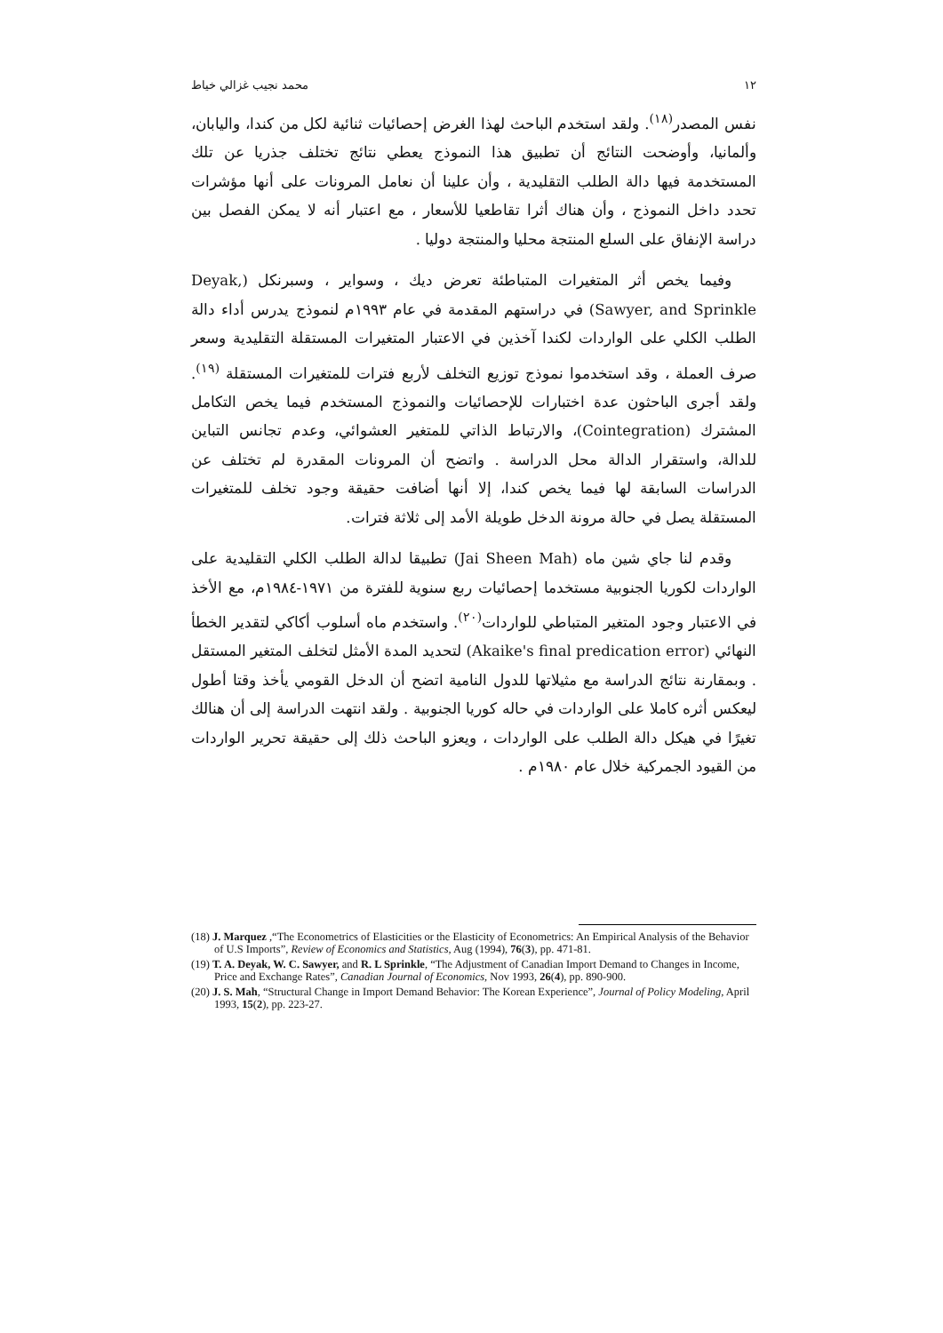١٢ محمد نجيب غزالي خياط
نفس المصدر<sup>(١٨)</sup>. ولقد استخدم الباحث لهذا الغرض إحصائيات ثنائية لكل من كندا، واليابان، وألمانيا، وأوضحت النتائج أن تطبيق هذا النموذج يعطي نتائج تختلف جذريا عن تلك المستخدمة فيها دالة الطلب التقليدية ، وأن علينا أن نعامل المرونات على أنها مؤشرات تحدد داخل النموذج ، وأن هناك أثرا تقاطعيا للأسعار ، مع اعتبار أنه لا يمكن الفصل بين دراسة الإنفاق على السلع المنتجة محليا والمنتجة دوليا .
وفيما يخص أثر المتغيرات المتباطئة تعرض ديك ، وسواير ، وسبرنكل (Deyak, Sawyer, and Sprinkle) في دراستهم المقدمة في عام ١٩٩٣م لنموذج يدرس أداء دالة الطلب الكلي على الواردات لكندا آخذين في الاعتبار المتغيرات المستقلة التقليدية وسعر صرف العملة ، وقد استخدموا نموذج توزيع التخلف لأربع فترات للمتغيرات المستقلة <sup>(١٩)</sup>. ولقد أجرى الباحثون عدة اختبارات للإحصائيات والنموذج المستخدم فيما يخص التكامل المشترك (Cointegration)، والارتباط الذاتي للمتغير العشوائي، وعدم تجانس التباين للدالة، واستقرار الدالة محل الدراسة . واتضح أن المرونات المقدرة لم تختلف عن الدراسات السابقة لها فيما يخص كندا، إلا أنها أضافت حقيقة وجود تخلف للمتغيرات المستقلة يصل في حالة مرونة الدخل طويلة الأمد إلى ثلاثة فترات.
وقدم لنا جاي شين ماه (Jai Sheen Mah) تطبيقا لدالة الطلب الكلي التقليدية على الواردات لكوريا الجنوبية مستخدما إحصائيات ربع سنوية للفترة من ١٩٧١-١٩٨٤م، مع الأخذ في الاعتبار وجود المتغير المتباطي للواردات<sup>(٢٠)</sup>. واستخدم ماه أسلوب أكاكي لتقدير الخطأ النهائي (Akaike's final predication error) لتحديد المدة الأمثل لتخلف المتغير المستقل . وبمقارنة نتائج الدراسة مع مثيلاتها للدول النامية اتضح أن الدخل القومي يأخذ وقتا أطول ليعكس أثره كاملا على الواردات في حاله كوريا الجنوبية . ولقد انتهت الدراسة إلى أن هنالك تغيرًا في هيكل دالة الطلب على الواردات ، ويعزو الباحث ذلك إلى حقيقة تحرير الواردات من القيود الجمركية خلال عام ١٩٨٠م .
(18) J. Marquez ,“The Econometrics of Elasticities or the Elasticity of Econometrics: An Empirical Analysis of the Behavior of U.S Imports”, Review of Economics and Statistics, Aug (1994), 76(3), pp. 471-81.
(19) T. A. Deyak, W. C. Sawyer, and R. L Sprinkle, “The Adjustment of Canadian Import Demand to Changes in Income, Price and Exchange Rates”, Canadian Journal of Economics, Nov 1993, 26(4), pp. 890-900.
(20) J. S. Mah, “Structural Change in Import Demand Behavior: The Korean Experience”, Journal of Policy Modeling, April 1993, 15(2), pp. 223-27.